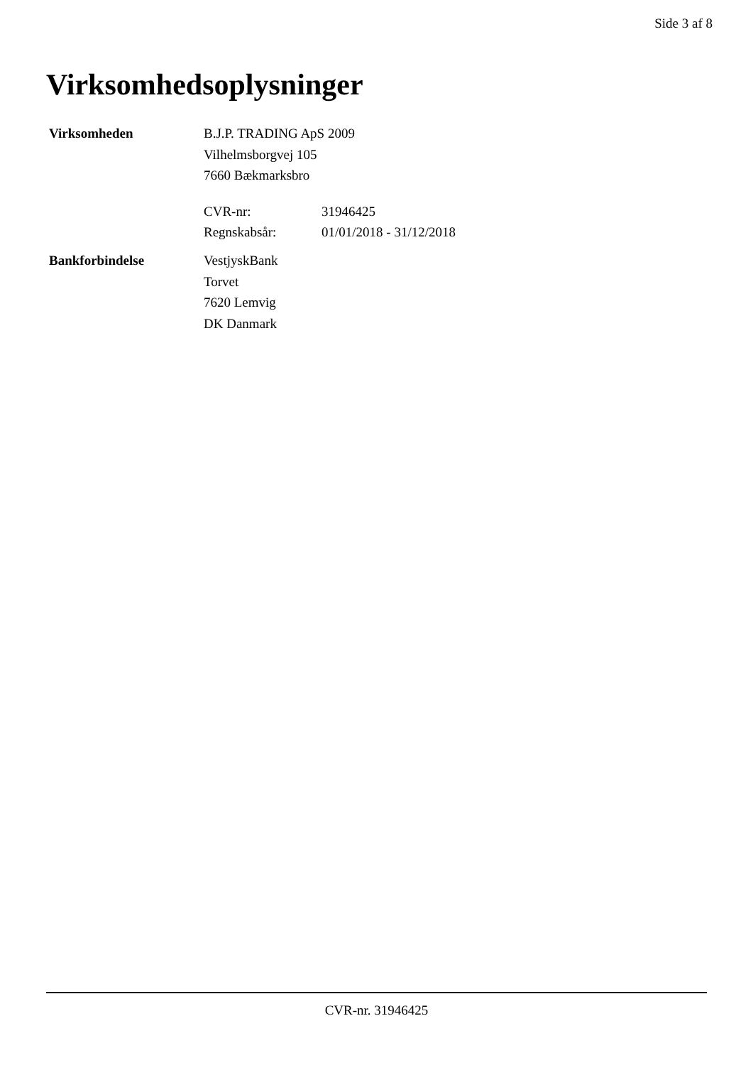Side 3 af 8
Virksomhedsoplysninger
Virksomheden B.J.P. TRADING ApS 2009
Vilhelmsborgvej 105
7660 Bækmarksbro
CVR-nr: 31946425
Regnskabsår: 01/01/2018 - 31/12/2018
Bankforbindelse VestjyskBank
Torvet
7620 Lemvig
DK Danmark
CVR-nr. 31946425